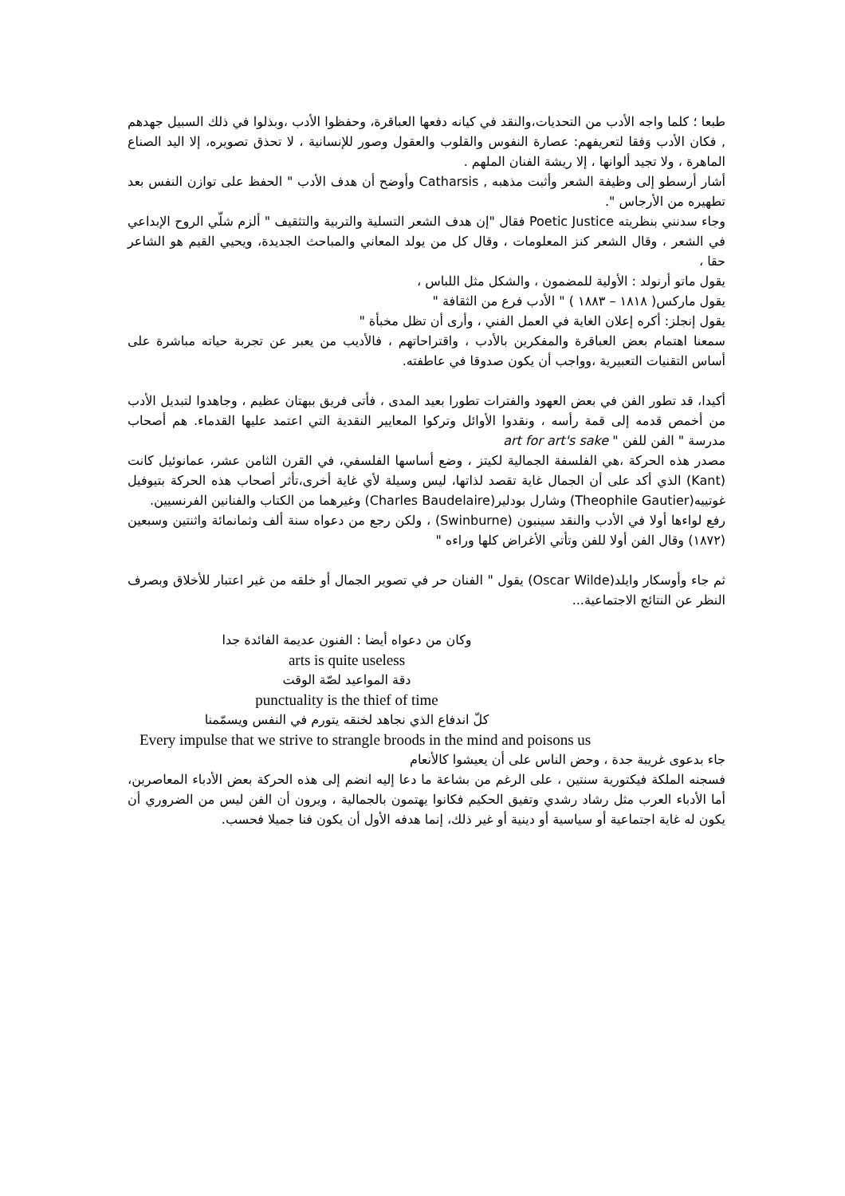طبعا ؛ كلما واجه الأدب من التحديات،والنقد في كيانه دفعها العباقرة، وحفظوا الأدب ،وبذلوا في ذلك السبيل جهدهم , فكان الأدب وَفقا لتعريفهم: عصارة النفوس والقلوب والعقول وصور للإنسانية ، لا تحذق تصويره، إلا اليد الصناع الماهرة ، ولا تجيد ألوانها ، إلا ريشة الفنان الملهم .
أشار أرسطو إلى وظيفة الشعر وأثبت مذهبه , Catharsis وأوضح أن هدف الأدب " الحفظ على توازن النفس بعد تطهيره من الأرجاس ".
وجاء سدنني بنظريته Poetic Justice فقال "إن هدف الشعر التسلية والتربية والتثقيف " ألزم شلّي الروح الإبداعي في الشعر ، وقال الشعر كنز المعلومات ، وقال كل من يولد المعاني والمباحث الجديدة، ويحيي القيم هو الشاعر حقا ،
يقول ماتو أرنولد : الأولية للمضمون ، والشكل مثل اللباس ،
يقول ماركس( ١٨١٨ – ١٨٨٣ ) " الأدب فرع من الثقافة "
يقول إنجلز: أكره إعلان الغاية في العمل الفني ، وأرى أن تظل مخبأة "
سمعنا اهتمام بعض العباقرة والمفكرين بالأدب ، واقتراحاتهم ، فالأديب من يعبر عن تجربة حياته مباشرة على أساس التقنيات التعبيرية ،وواجب أن يكون صدوقا في عاطفته.
أكيدا، قد تطور الفن في بعض العهود والفترات تطورا بعيد المدى ، فأتى فريق ببهتان عظيم ، وجاهدوا لتبديل الأدب من أخمص قدمه إلى قمة رأسه ، ونقدوا الأوائل وتركوا المعايير النقدية التي اعتمد عليها القدماء. هم أصحاب مدرسة " الفن للفن " art for art's sake
مصدر هذه الحركة ،هي الفلسفة الجمالية لكيتز ، وضع أساسها الفلسفي، في القرن الثامن عشر، عمانوئيل كانت (Kant) الذي أكد على أن الجمال غاية تقصد لذاتها، ليس وسيلة لأي غاية أخرى،تأثر أصحاب هذه الحركة بتيوفيل غوتييه(Theophile Gautier) وشارل بودلير(Charles Baudelaire) وغيرهما من الكتاب والفنانين الفرنسيين.
رفع لواءها أولا في الأدب والنقد سينبون (Swinburne) ، ولكن رجع من دعواه سنة ألف وثمانمائة واثنتين وسبعين (١٨٧٢) وقال الفن أولا للفن وتأتي الأغراض كلها وراءه "
ثم جاء وأوسكار وايلد(Oscar Wilde) يقول " الفنان حر في تصوير الجمال أو خلقه من غير اعتبار للأخلاق وبصرف النظر عن النتائج الاجتماعية...
وكان من دعواه أيضا : الفنون عديمة الفائدة جدا
arts is quite useless
دقة المواعيد لصّة الوقت
punctuality is the thief of time
كلّ اندفاع الذي نجاهد لخنقه يتورم في النفس ويسمّمنا
Every impulse that we strive to strangle broods in the mind and poisons us
جاء بدعوى غريبة جدة ، وحض الناس على أن يعيشوا كالأنعام
فسجنه الملكة فيكتورية سنتين ، على الرغم من بشاعة ما دعا إليه انضم إلى هذه الحركة بعض الأدباء المعاصرين، أما الأدباء العرب مثل رشاد رشدي وتفيق الحكيم فكانوا يهتمون بالجمالية ، ويرون أن الفن ليس من الضروري أن يكون له غاية اجتماعية أو سياسية أو دينية أو غير ذلك، إنما هدفه الأول أن يكون فنا جميلا فحسب.